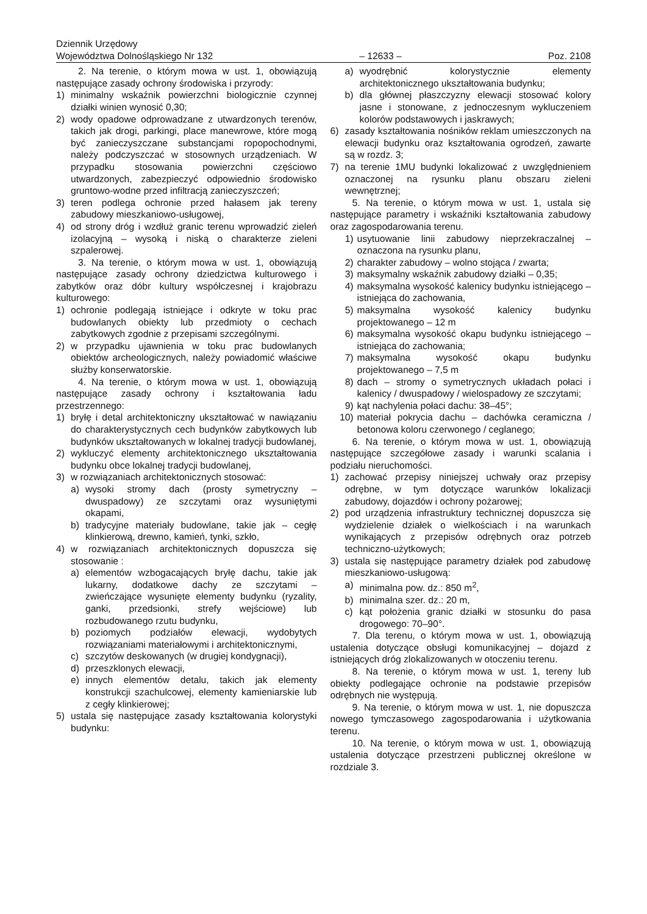Dziennik Urzędowy
Województwa Dolnośląskiego Nr 132
– 12633 –
Poz. 2108
2. Na terenie, o którym mowa w ust. 1, obowiązują następujące zasady ochrony środowiska i przyrody:
1) minimalny wskaźnik powierzchni biologicznie czynnej działki winien wynosić 0,30;
2) wody opadowe odprowadzane z utwardzonych terenów, takich jak drogi, parkingi, place manewrowe, które mogą być zanieczyszczane substancjami ropopochodnymi, należy podczyszczać w stosownych urządzeniach. W przypadku stosowania powierzchni częściowo utwardzonych, zabezpieczyć odpowiednio środowisko gruntowo-wodne przed infiltracją zanieczyszczeń;
3) teren podlega ochronie przed hałasem jak tereny zabudowy mieszkaniowo-usługowej,
4) od strony dróg i wzdłuż granic terenu wprowadzić zieleń izolacyjną – wysoką i niską o charakterze zieleni szpalerowej.
3. Na terenie, o którym mowa w ust. 1, obowiązują następujące zasady ochrony dziedzictwa kulturowego i zabytków oraz dóbr kultury współczesnej i krajobrazu kulturowego:
1) ochronie podlegają istniejące i odkryte w toku prac budowlanych obiekty lub przedmioty o cechach zabytkowych zgodnie z przepisami szczególnymi.
2) w przypadku ujawnienia w toku prac budowlanych obiektów archeologicznych, należy powiadomić właściwe służby konserwatorskie.
4. Na terenie, o którym mowa w ust. 1, obowiązują następujące zasady ochrony i kształtowania ładu przestrzennego:
1) bryłę i detal architektoniczny ukształtować w nawiązaniu do charakterystycznych cech budynków zabytkowych lub budynków ukształtowanych w lokalnej tradycji budowlanej,
2) wykluczyć elementy architektonicznego ukształtowania budynku obce lokalnej tradycji budowlanej,
3) w rozwiązaniach architektonicznych stosować:
a) wysoki stromy dach (prosty symetryczny – dwuspadowy) ze szczytami oraz wysuniętymi okapami,
b) tradycyjne materiały budowlane, takie jak – cegłę klinkierową, drewno, kamień, tynki, szkło,
4) w rozwiązaniach architektonicznych dopuszcza się stosowanie :
a) elementów wzbogacających bryłę dachu, takie jak lukarny, dodatkowe dachy ze szczytami – zwieńczające wysunięte elementy budynku (ryzality, ganki, przedsionki, strefy wejściowe) lub rozbudowanego rzutu budynku,
b) poziomych podziałów elewacji, wydobytych rozwiązaniami materiałowymi i architektonicznymi,
c) szczytów deskowanych (w drugiej kondygnacji),
d) przeszklonych elewacji,
e) innych elementów detalu, takich jak elementy konstrukcji szachulcowej, elementy kamieniarskie lub z cegły klinkierowej;
5) ustala się następujące zasady kształtowania kolorystyki budynku:
a) wyodrębnić kolorystycznie elementy architektonicznego ukształtowania budynku;
b) dla głównej płaszczyzny elewacji stosować kolory jasne i stonowane, z jednoczesnym wykluczeniem kolorów podstawowych i jaskrawych;
6) zasady kształtowania nośników reklam umieszczonych na elewacji budynku oraz kształtowania ogrodzeń, zawarte są w rozdz. 3;
7) na terenie 1MU budynki lokalizować z uwzględnieniem oznaczonej na rysunku planu obszaru zieleni wewnętrznej;
5. Na terenie, o którym mowa w ust. 1, ustala się następujące parametry i wskaźniki kształtowania zabudowy oraz zagospodarowania terenu.
1) usytuowanie linii zabudowy nieprzekraczalnej – oznaczona na rysunku planu,
2) charakter zabudowy – wolno stojąca / zwarta;
3) maksymalny wskaźnik zabudowy działki – 0,35;
4) maksymalna wysokość kalenicy budynku istniejącego – istniejąca do zachowania,
5) maksymalna wysokość kalenicy budynku projektowanego – 12 m
6) maksymalna wysokość okapu budynku istniejącego – istniejąca do zachowania;
7) maksymalna wysokość okapu budynku projektowanego – 7,5 m
8) dach – stromy o symetrycznych układach połaci i kalenicy / dwuspadowy / wielospadowy ze szczytami;
9) kąt nachylenia połaci dachu: 38–45°;
10) materiał pokrycia dachu – dachówka ceramiczna / betonowa koloru czerwonego / ceglanego;
6. Na terenie, o którym mowa w ust. 1, obowiązują następujące szczegółowe zasady i warunki scalania i podziału nieruchomości.
1) zachować przepisy niniejszej uchwały oraz przepisy odrębne, w tym dotyczące warunków lokalizacji zabudowy, dojazdów i ochrony pożarowej;
2) pod urządzenia infrastruktury technicznej dopuszcza się wydzielenie działek o wielkościach i na warunkach wynikających z przepisów odrębnych oraz potrzeb techniczno-użytkowych;
3) ustala się następujące parametry działek pod zabudowę mieszkaniowo-usługową:
a) minimalna pow. dz.: 850 m<sup>2</sup>,
b) minimalna szer. dz.: 20 m,
c) kąt położenia granic działki w stosunku do pasa drogowego: 70–90°.
7. Dla terenu, o którym mowa w ust. 1, obowiązują ustalenia dotyczące obsługi komunikacyjnej – dojazd z istniejących dróg zlokalizowanych w otoczeniu terenu.
8. Na terenie, o którym mowa w ust. 1, tereny lub obiekty podlegające ochronie na podstawie przepisów odrębnych nie występują.
9. Na terenie, o którym mowa w ust. 1, nie dopuszcza nowego tymczasowego zagospodarowania i użytkowania terenu.
10. Na terenie, o którym mowa w ust. 1, obowiązują ustalenia dotyczące przestrzeni publicznej określone w rozdziale 3.